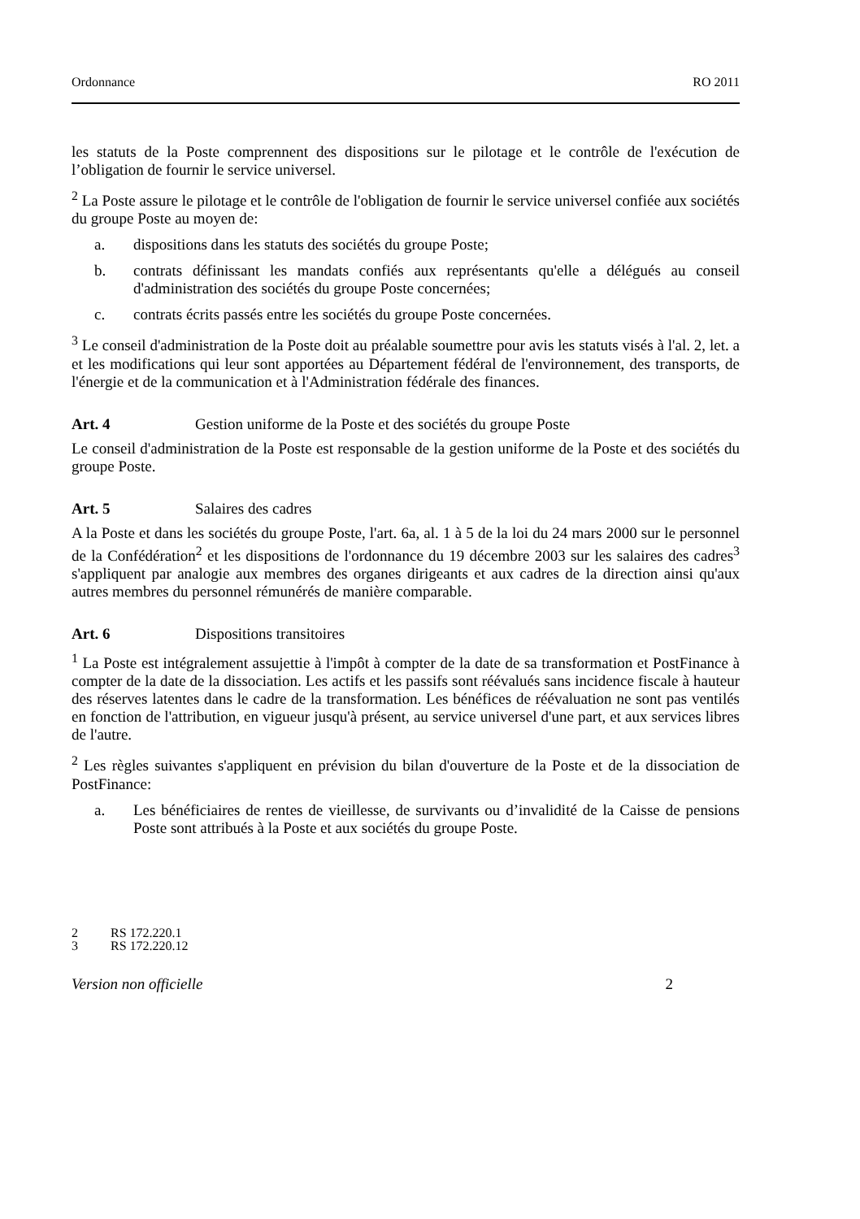Ordonnance RO 2011
les statuts de la Poste comprennent des dispositions sur le pilotage et le contrôle de l'exécution de l’obligation de fournir le service universel.
<sup>2</sup> La Poste assure le pilotage et le contrôle de l'obligation de fournir le service universel confiée aux sociétés du groupe Poste au moyen de:
a. dispositions dans les statuts des sociétés du groupe Poste;
b. contrats définissant les mandats confiés aux représentants qu'elle a délégués au conseil d'administration des sociétés du groupe Poste concernées;
c. contrats écrits passés entre les sociétés du groupe Poste concernées.
<sup>3</sup> Le conseil d'administration de la Poste doit au préalable soumettre pour avis les statuts visés à l'al. 2, let. a et les modifications qui leur sont apportées au Département fédéral de l'environnement, des transports, de l'énergie et de la communication et à l'Administration fédérale des finances.
Art. 4 Gestion uniforme de la Poste et des sociétés du groupe Poste
Le conseil d'administration de la Poste est responsable de la gestion uniforme de la Poste et des sociétés du groupe Poste.
Art. 5 Salaires des cadres
A la Poste et dans les sociétés du groupe Poste, l'art. 6a, al. 1 à 5 de la loi du 24 mars 2000 sur le personnel de la Confédération<sup>2</sup> et les dispositions de l'ordonnance du 19 décembre 2003 sur les salaires des cadres<sup>3</sup> s'appliquent par analogie aux membres des organes dirigeants et aux cadres de la direction ainsi qu'aux autres membres du personnel rémunérés de manière comparable.
Art. 6 Dispositions transitoires
<sup>1</sup> La Poste est intégralement assujettie à l'impôt à compter de la date de sa transformation et PostFinance à compter de la date de la dissociation. Les actifs et les passifs sont réévalués sans incidence fiscale à hauteur des réserves latentes dans le cadre de la transformation. Les bénéfices de réévaluation ne sont pas ventilés en fonction de l'attribution, en vigueur jusqu'à présent, au service universel d'une part, et aux services libres de l'autre.
<sup>2</sup> Les règles suivantes s'appliquent en prévision du bilan d'ouverture de la Poste et de la dissociation de PostFinance:
a. Les bénéficiaires de rentes de vieillesse, de survivants ou d’invalidité de la Caisse de pensions Poste sont attribués à la Poste et aux sociétés du groupe Poste.
2 RS 172.220.1
3 RS 172.220.12
Version non officielle 2